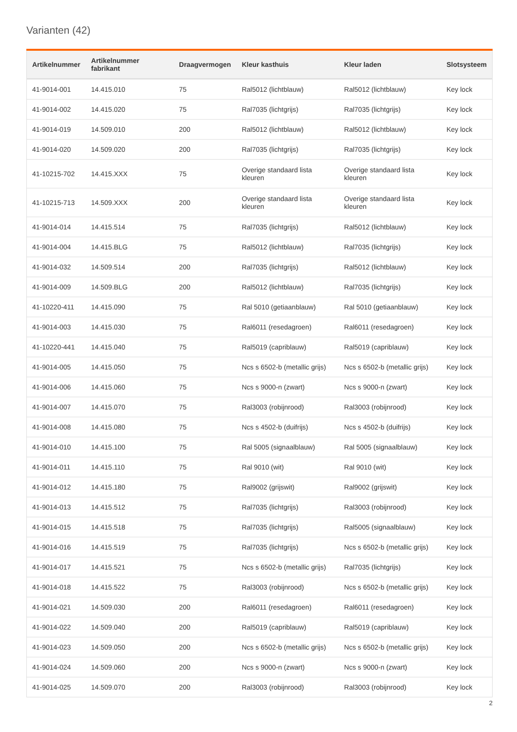Varianten (42)
| Artikelnummer | Artikelnummer fabrikant | Draagvermogen | Kleur kasthuis | Kleur laden | Slotsysteem |
| --- | --- | --- | --- | --- | --- |
| 41-9014-001 | 14.415.010 | 75 | Ral5012 (lichtblauw) | Ral5012 (lichtblauw) | Key lock |
| 41-9014-002 | 14.415.020 | 75 | Ral7035 (lichtgrijs) | Ral7035 (lichtgrijs) | Key lock |
| 41-9014-019 | 14.509.010 | 200 | Ral5012 (lichtblauw) | Ral5012 (lichtblauw) | Key lock |
| 41-9014-020 | 14.509.020 | 200 | Ral7035 (lichtgrijs) | Ral7035 (lichtgrijs) | Key lock |
| 41-10215-702 | 14.415.XXX | 75 | Overige standaard lista kleuren | Overige standaard lista kleuren | Key lock |
| 41-10215-713 | 14.509.XXX | 200 | Overige standaard lista kleuren | Overige standaard lista kleuren | Key lock |
| 41-9014-014 | 14.415.514 | 75 | Ral7035 (lichtgrijs) | Ral5012 (lichtblauw) | Key lock |
| 41-9014-004 | 14.415.BLG | 75 | Ral5012 (lichtblauw) | Ral7035 (lichtgrijs) | Key lock |
| 41-9014-032 | 14.509.514 | 200 | Ral7035 (lichtgrijs) | Ral5012 (lichtblauw) | Key lock |
| 41-9014-009 | 14.509.BLG | 200 | Ral5012 (lichtblauw) | Ral7035 (lichtgrijs) | Key lock |
| 41-10220-411 | 14.415.090 | 75 | Ral 5010 (getiaanblauw) | Ral 5010 (getiaanblauw) | Key lock |
| 41-9014-003 | 14.415.030 | 75 | Ral6011 (resedagroen) | Ral6011 (resedagroen) | Key lock |
| 41-10220-441 | 14.415.040 | 75 | Ral5019 (capriblauw) | Ral5019 (capriblauw) | Key lock |
| 41-9014-005 | 14.415.050 | 75 | Ncs s 6502-b (metallic grijs) | Ncs s 6502-b (metallic grijs) | Key lock |
| 41-9014-006 | 14.415.060 | 75 | Ncs s 9000-n (zwart) | Ncs s 9000-n (zwart) | Key lock |
| 41-9014-007 | 14.415.070 | 75 | Ral3003 (robijnrood) | Ral3003 (robijnrood) | Key lock |
| 41-9014-008 | 14.415.080 | 75 | Ncs s 4502-b (duifrijs) | Ncs s 4502-b (duifrijs) | Key lock |
| 41-9014-010 | 14.415.100 | 75 | Ral 5005 (signaalblauw) | Ral 5005 (signaalblauw) | Key lock |
| 41-9014-011 | 14.415.110 | 75 | Ral 9010 (wit) | Ral 9010 (wit) | Key lock |
| 41-9014-012 | 14.415.180 | 75 | Ral9002 (grijswit) | Ral9002 (grijswit) | Key lock |
| 41-9014-013 | 14.415.512 | 75 | Ral7035 (lichtgrijs) | Ral3003 (robijnrood) | Key lock |
| 41-9014-015 | 14.415.518 | 75 | Ral7035 (lichtgrijs) | Ral5005 (signaalblauw) | Key lock |
| 41-9014-016 | 14.415.519 | 75 | Ral7035 (lichtgrijs) | Ncs s 6502-b (metallic grijs) | Key lock |
| 41-9014-017 | 14.415.521 | 75 | Ncs s 6502-b (metallic grijs) | Ral7035 (lichtgrijs) | Key lock |
| 41-9014-018 | 14.415.522 | 75 | Ral3003 (robijnrood) | Ncs s 6502-b (metallic grijs) | Key lock |
| 41-9014-021 | 14.509.030 | 200 | Ral6011 (resedagroen) | Ral6011 (resedagroen) | Key lock |
| 41-9014-022 | 14.509.040 | 200 | Ral5019 (capriblauw) | Ral5019 (capriblauw) | Key lock |
| 41-9014-023 | 14.509.050 | 200 | Ncs s 6502-b (metallic grijs) | Ncs s 6502-b (metallic grijs) | Key lock |
| 41-9014-024 | 14.509.060 | 200 | Ncs s 9000-n (zwart) | Ncs s 9000-n (zwart) | Key lock |
| 41-9014-025 | 14.509.070 | 200 | Ral3003 (robijnrood) | Ral3003 (robijnrood) | Key lock |
2